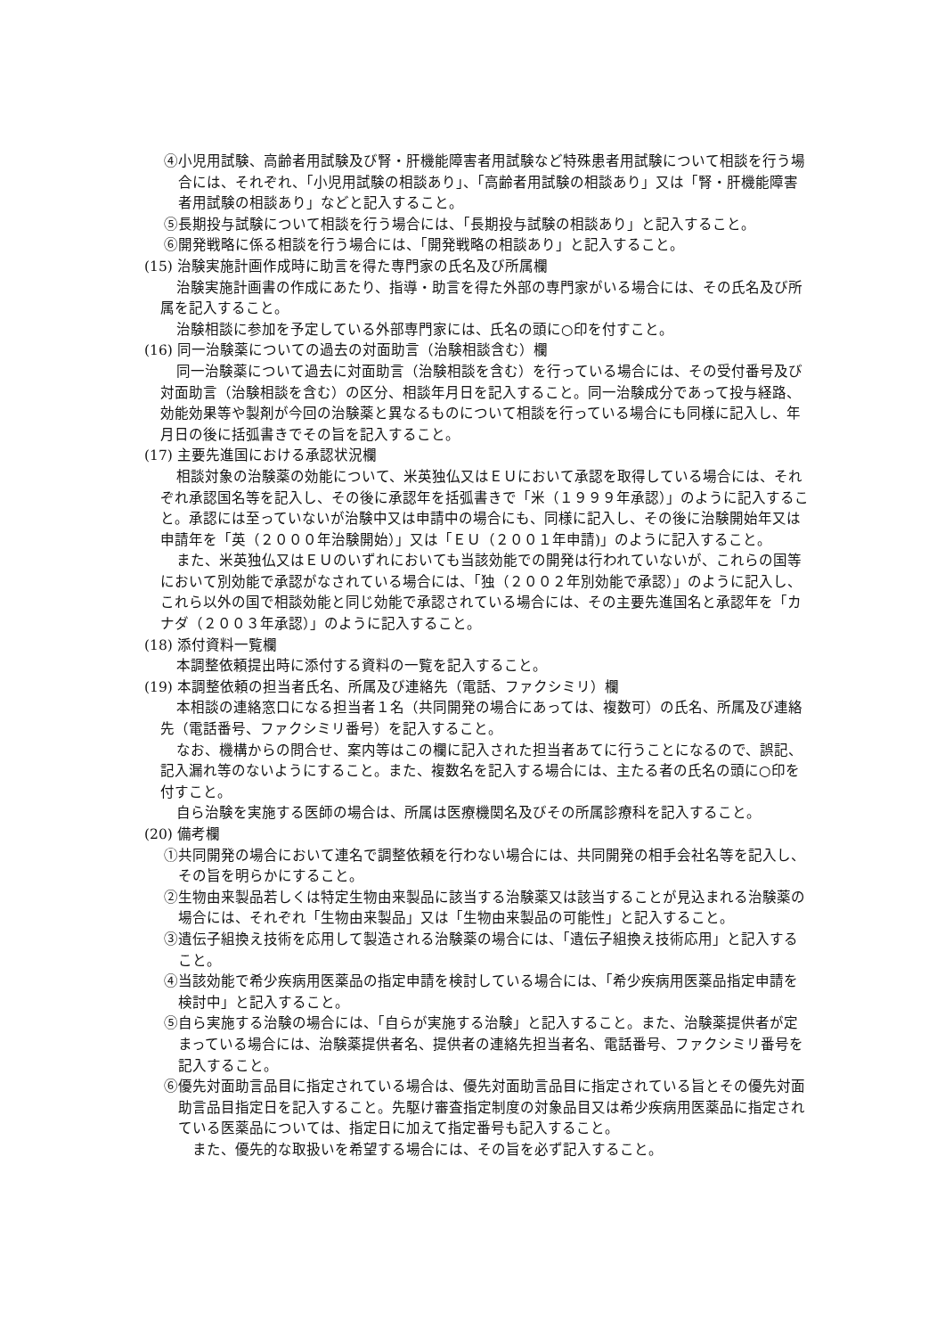④小児用試験、高齢者用試験及び腎・肝機能障害者用試験など特殊患者用試験について相談を行う場合には、それぞれ、「小児用試験の相談あり」、「高齢者用試験の相談あり」又は「腎・肝機能障害者用試験の相談あり」などと記入すること。
⑤長期投与試験について相談を行う場合には、「長期投与試験の相談あり」と記入すること。
⑥開発戦略に係る相談を行う場合には、「開発戦略の相談あり」と記入すること。
(15) 治験実施計画作成時に助言を得た専門家の氏名及び所属欄
治験実施計画書の作成にあたり、指導・助言を得た外部の専門家がいる場合には、その氏名及び所属を記入すること。
治験相談に参加を予定している外部専門家には、氏名の頭に○印を付すこと。
(16) 同一治験薬についての過去の対面助言（治験相談含む）欄
同一治験薬について過去に対面助言（治験相談を含む）を行っている場合には、その受付番号及び対面助言（治験相談を含む）の区分、相談年月日を記入すること。同一治験成分であって投与経路、効能効果等や製剤が今回の治験薬と異なるものについて相談を行っている場合にも同様に記入し、年月日の後に括弧書きでその旨を記入すること。
(17) 主要先進国における承認状況欄
相談対象の治験薬の効能について、米英独仏又はＥＵにおいて承認を取得している場合には、それぞれ承認国名等を記入し、その後に承認年を括弧書きで「米（１９９９年承認）」のように記入すること。承認には至っていないが治験中又は申請中の場合にも、同様に記入し、その後に治験開始年又は申請年を「英（２０００年治験開始）」又は「ＥＵ（２００１年申請)」のように記入すること。
また、米英独仏又はＥＵのいずれにおいても当該効能での開発は行われていないが、これらの国等において別効能で承認がなされている場合には、「独（２００２年別効能で承認）」のように記入し、これら以外の国で相談効能と同じ効能で承認されている場合には、その主要先進国名と承認年を「カナダ（２００３年承認）」のように記入すること。
(18) 添付資料一覧欄
本調整依頼提出時に添付する資料の一覧を記入すること。
(19) 本調整依頼の担当者氏名、所属及び連絡先（電話、ファクシミリ）欄
本相談の連絡窓口になる担当者１名（共同開発の場合にあっては、複数可）の氏名、所属及び連絡先（電話番号、ファクシミリ番号）を記入すること。
なお、機構からの問合せ、案内等はこの欄に記入された担当者あてに行うことになるので、誤記、記入漏れ等のないようにすること。また、複数名を記入する場合には、主たる者の氏名の頭に○印を付すこと。
自ら治験を実施する医師の場合は、所属は医療機関名及びその所属診療科を記入すること。
(20) 備考欄
①共同開発の場合において連名で調整依頼を行わない場合には、共同開発の相手会社名等を記入し、その旨を明らかにすること。
②生物由来製品若しくは特定生物由来製品に該当する治験薬又は該当することが見込まれる治験薬の場合には、それぞれ「生物由来製品」又は「生物由来製品の可能性」と記入すること。
③遺伝子組換え技術を応用して製造される治験薬の場合には、「遺伝子組換え技術応用」と記入すること。
④当該効能で希少疾病用医薬品の指定申請を検討している場合には、「希少疾病用医薬品指定申請を検討中」と記入すること。
⑤自ら実施する治験の場合には、「自らが実施する治験」と記入すること。また、治験薬提供者が定まっている場合には、治験薬提供者名、提供者の連絡先担当者名、電話番号、ファクシミリ番号を記入すること。
⑥優先対面助言品目に指定されている場合は、優先対面助言品目に指定されている旨とその優先対面助言品目指定日を記入すること。先駆け審査指定制度の対象品目又は希少疾病用医薬品に指定されている医薬品については、指定日に加えて指定番号も記入すること。
また、優先的な取扱いを希望する場合には、その旨を必ず記入すること。